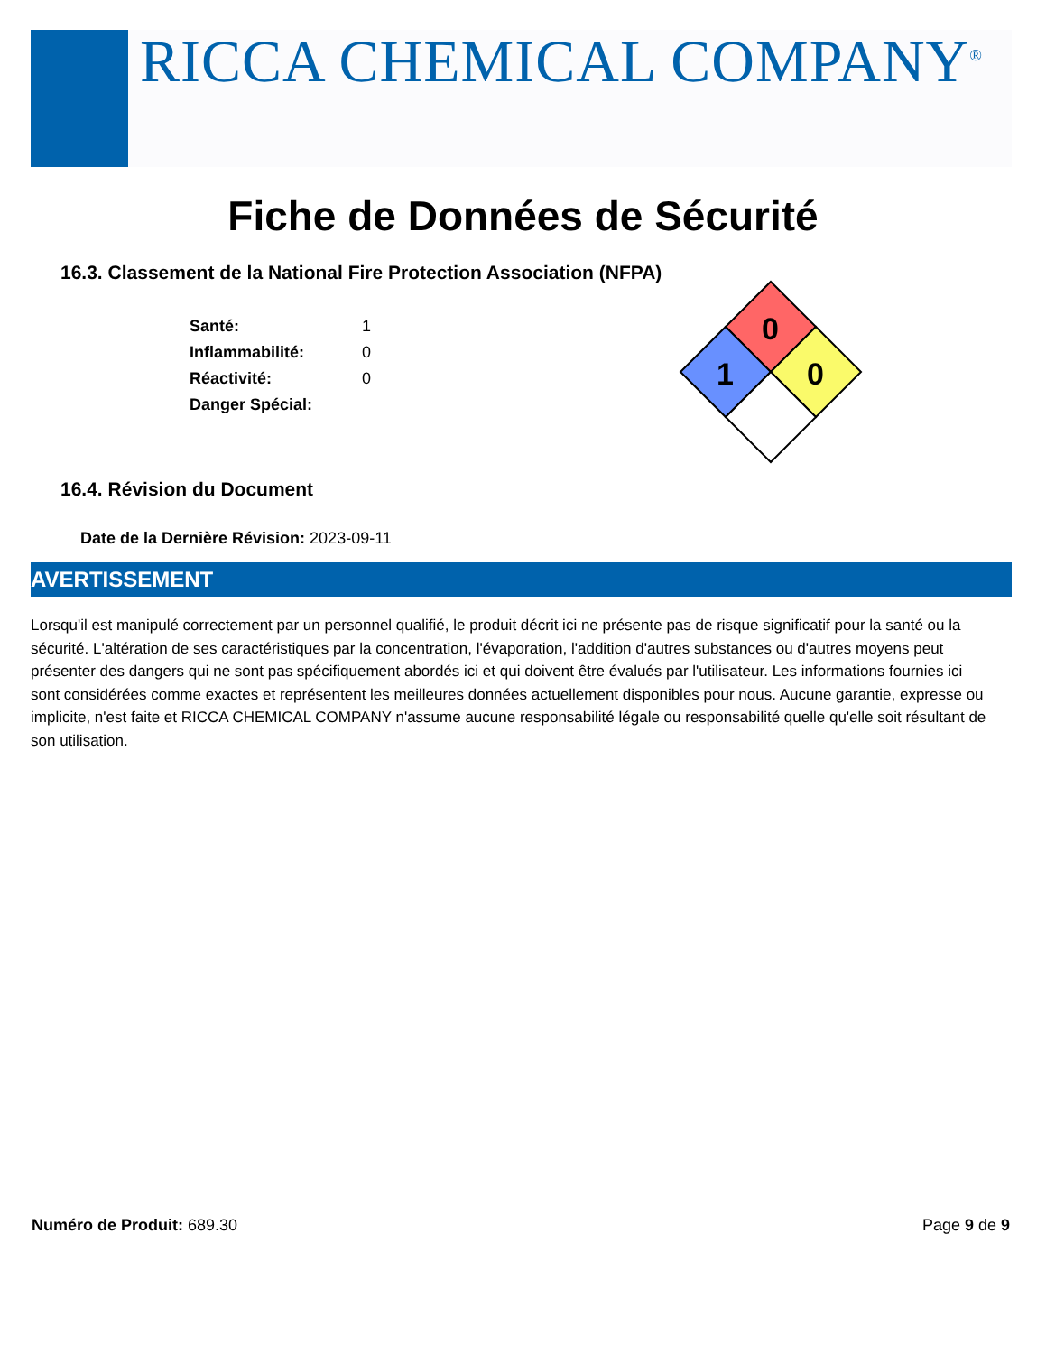RICCA CHEMICAL COMPANY<sup>®</sup>
Fiche de Données de Sécurité
16.3. Classement de la National Fire Protection Association (NFPA)
| Santé: | 1 |
| Inflammabilité: | 0 |
| Réactivité: | 0 |
| Danger Spécial: | |
0
1
0
16.4. Révision du Document
Date de la Dernière Révision: 2023-09-11
AVERTISSEMENT
Lorsqu'il est manipulé correctement par un personnel qualifié, le produit décrit ici ne présente pas de risque significatif pour la santé ou la sécurité. L'altération de ses caractéristiques par la concentration, l'évaporation, l'addition d'autres substances ou d'autres moyens peut présenter des dangers qui ne sont pas spécifiquement abordés ici et qui doivent être évalués par l'utilisateur. Les informations fournies ici sont considérées comme exactes et représentent les meilleures données actuellement disponibles pour nous. Aucune garantie, expresse ou implicite, n'est faite et RICCA CHEMICAL COMPANY n'assume aucune responsabilité légale ou responsabilité quelle qu'elle soit résultant de son utilisation.
Numéro de Produit: 689.30 Page 9 de 9